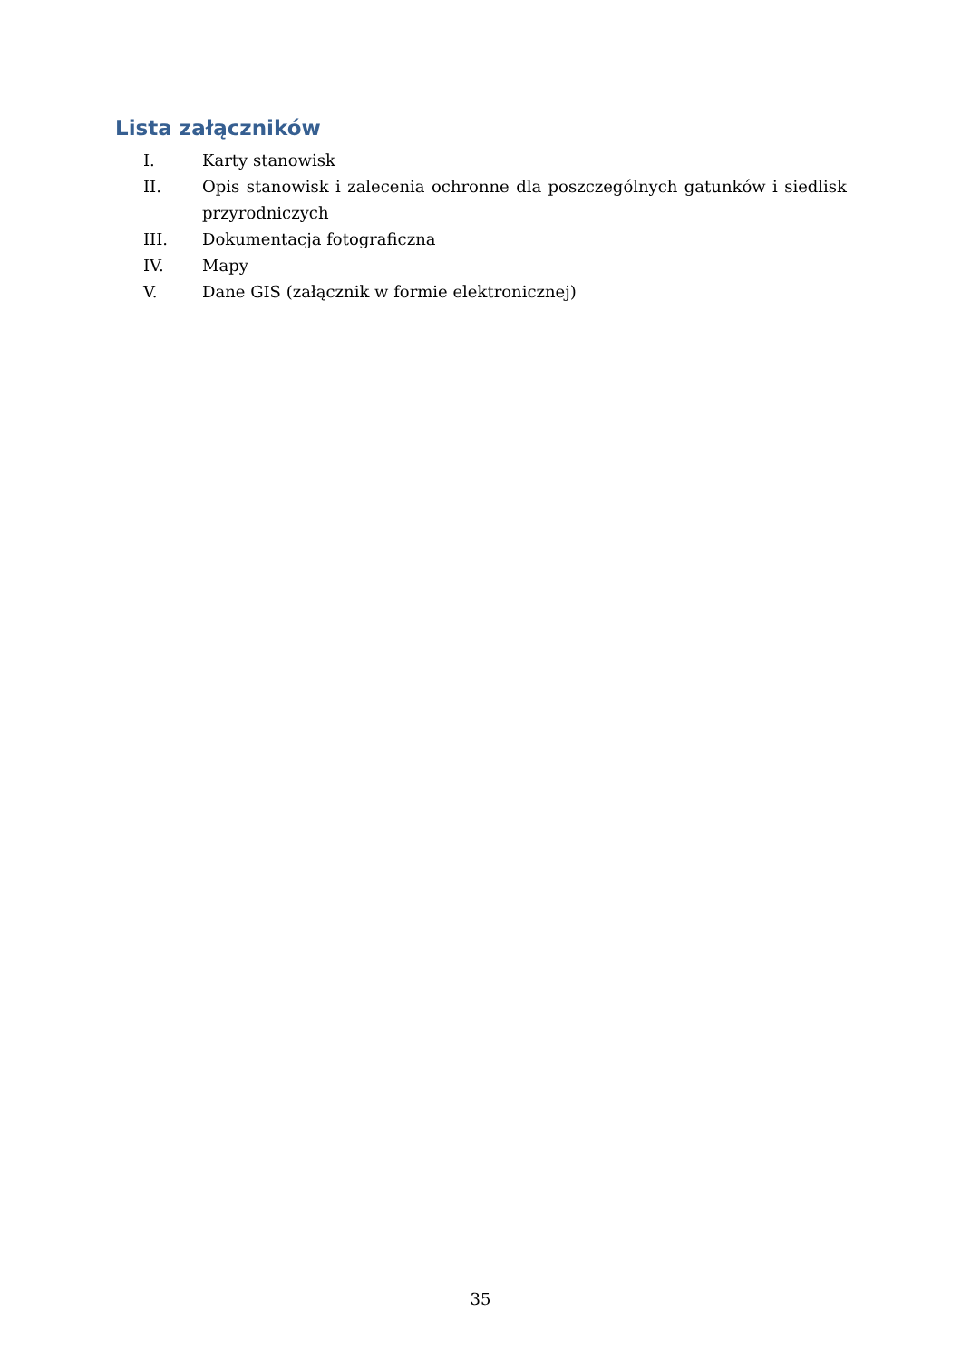Lista załączników
I. Karty stanowisk
II. Opis stanowisk i zalecenia ochronne dla poszczególnych gatunków i siedlisk przyrodniczych
III. Dokumentacja fotograficzna
IV. Mapy
V. Dane GIS (załącznik w formie elektronicznej)
35